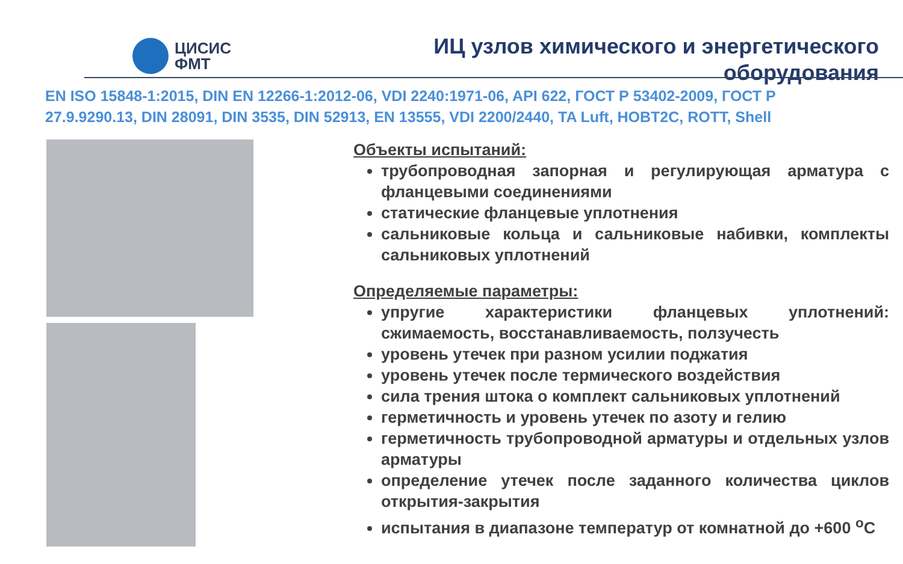ЦИСИС
ФМТ
ИЦ узлов химического и энергетического оборудования
EN ISO 15848-1:2015, DIN EN 12266-1:2012-06, VDI 2240:1971-06, API 622, ГОСТ Р 53402-2009, ГОСТ Р 27.9.9290.13, DIN 28091, DIN 3535, DIN 52913, EN 13555, VDI 2200/2440, TA Luft, HOBT2C, ROTT, Shell
Объекты испытаний:
трубопроводная запорная и регулирующая арматура с фланцевыми соединениями
статические фланцевые уплотнения
сальниковые кольца и сальниковые набивки, комплекты сальниковых уплотнений
Определяемые параметры:
упругие характеристики фланцевых уплотнений: сжимаемость, восстанавливаемость, ползучесть
уровень утечек при разном усилии поджатия
уровень утечек после термического воздействия
сила трения штока о комплект сальниковых уплотнений
герметичность и уровень утечек по азоту и гелию
герметичность трубопроводной арматуры и отдельных узлов арматуры
определение утечек после заданного количества циклов открытия-закрытия
испытания в диапазоне температур от комнатной до +600 <sup>о</sup>С